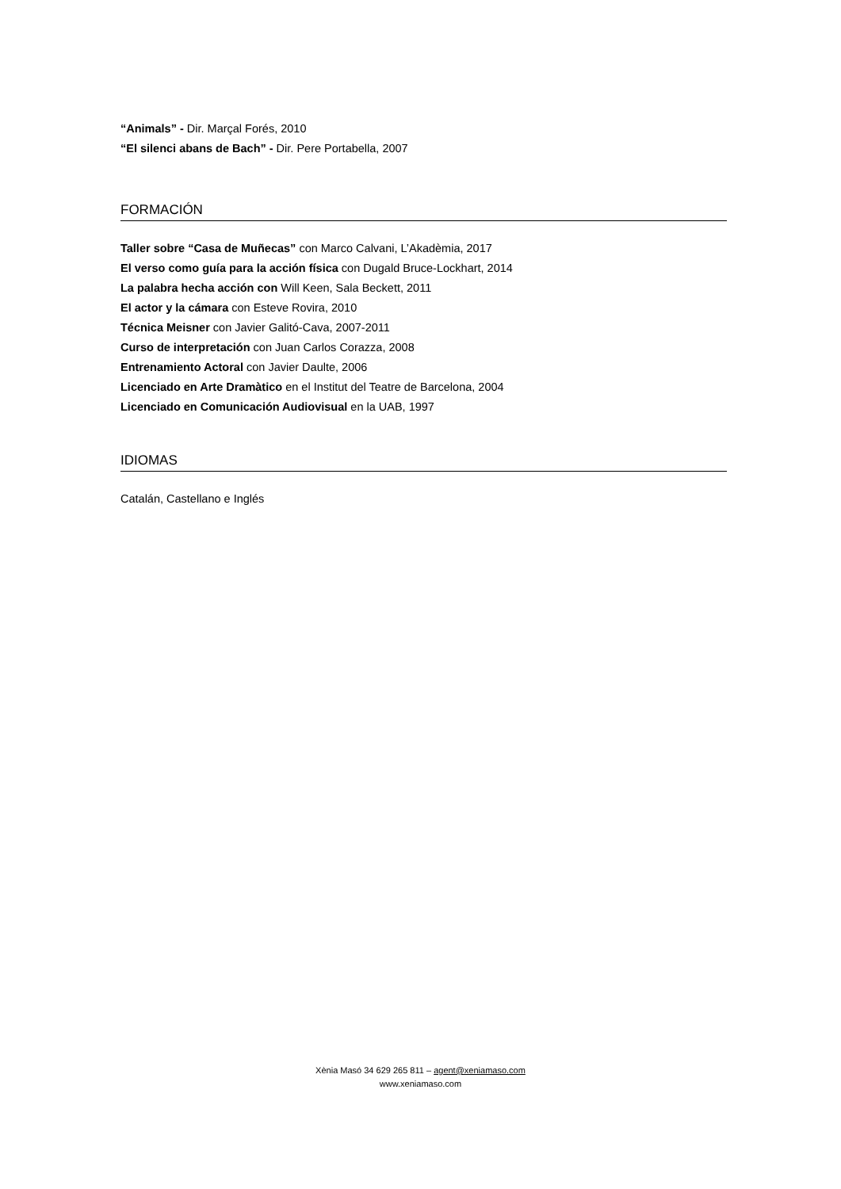“Animals” - Dir. Marçal Forés, 2010
“El silenci abans de Bach” - Dir. Pere Portabella, 2007
FORMACIÓN
Taller sobre “Casa de Muñecas” con Marco Calvani, L’Akadèmia, 2017
El verso como guía para la acción física con Dugald Bruce-Lockhart, 2014
La palabra hecha acción con Will Keen, Sala Beckett, 2011
El actor y la cámara con Esteve Rovira, 2010
Técnica Meisner con Javier Galitó-Cava, 2007-2011
Curso de interpretación con Juan Carlos Corazza, 2008
Entrenamiento Actoral con Javier Daulte, 2006
Licenciado en Arte Dramàtico en el Institut del Teatre de Barcelona, 2004
Licenciado en Comunicación Audiovisual en la UAB, 1997
IDIOMAS
Catalán, Castellano e Inglés
Xènia Masó 34 629 265 811 – agent@xeniamaso.com
www.xeniamaso.com